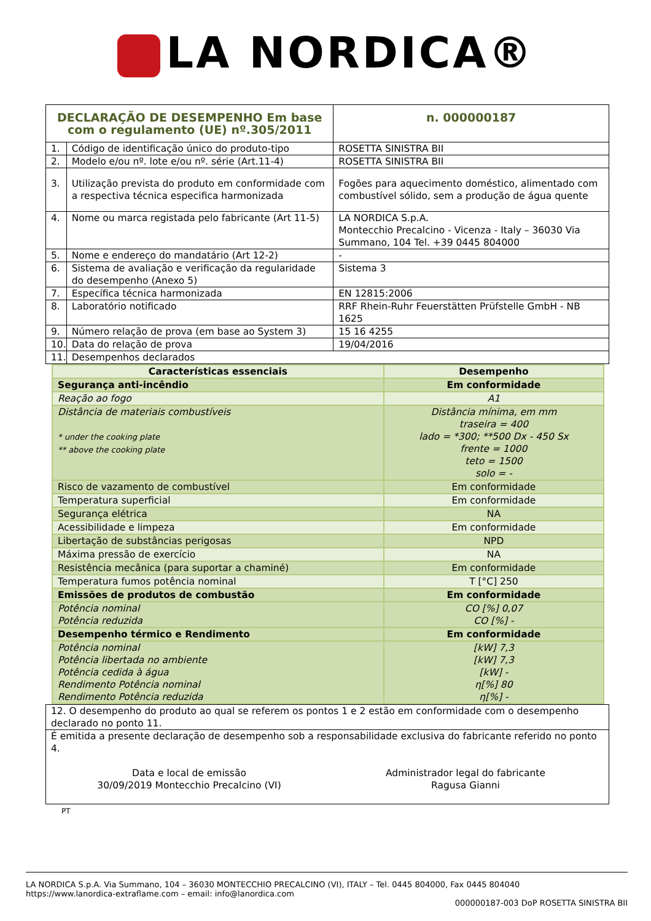LA NORDICA®
| DECLARAÇÃO DE DESEMPENHO Em base com o regulamento (UE) nº.305/2011 | | n. 000000187 |
| 1. | Código de identificação único do produto-tipo | ROSETTA SINISTRA BII |
| 2. | Modelo e/ou nº. lote e/ou nº. série (Art.11-4) | ROSETTA SINISTRA BII |
| 3. | Utilização prevista do produto em conformidade com a respectiva técnica especifica harmonizada | Fogões para aquecimento doméstico, alimentado com combustível sólido, sem a produção de água quente |
| 4. | Nome ou marca registada pelo fabricante (Art 11-5) | LA NORDICA S.p.A. Montecchio Precalcino - Vicenza - Italy – 36030 Via Summano, 104 Tel. +39 0445 804000 |
| 5. | Nome e endereço do mandatário (Art 12-2) | - |
| 6. | Sistema de avaliação e verificação da regularidade do desempenho (Anexo 5) | Sistema 3 |
| 7. | Específica técnica harmonizada | EN 12815:2006 |
| 8. | Laboratório notificado | RRF Rhein-Ruhr Feuerstätten Prüfstelle GmbH - NB 1625 |
| 9. | Número relação de prova (em base ao System 3) | 15 16 4255 |
| 10. | Data do relação de prova | 19/04/2016 |
| 11. | Desempenhos declarados | |
| Características essenciais | Desempenho |
| --- | --- |
| Segurança anti-incêndio | Em conformidade |
| Reação ao fogo | A1 |
| Distância de materiais combustíveis * under the cooking plate ** above the cooking plate | Distância mínima, em mm traseira = 400 lado = *300; **500 Dx - 450 Sx frente = 1000 teto = 1500 solo = - |
| Risco de vazamento de combustível | Em conformidade |
| Temperatura superficial | Em conformidade |
| Segurança elétrica | NA |
| Acessibilidade e limpeza | Em conformidade |
| Libertação de substâncias perigosas | NPD |
| Máxima pressão de exercício | NA |
| Resistência mecânica (para suportar a chaminé) | Em conformidade |
| Temperatura fumos potência nominal | T [°C] 250 |
| Emissões de produtos de combustão | Em conformidade |
| Potência nominal Potência reduzida | CO [%] 0,07 CO [%] - |
| Desempenho térmico e Rendimento | Em conformidade |
| Potência nominal Potência libertada no ambiente Potência cedida à água Rendimento Potência nominal Rendimento Potência reduzida | [kW] 7,3 [kW] 7,3 [kW] - η[%] 80 η[%] - |
| 12. O desempenho do produto ao qual se referem os pontos 1 e 2 estão em conformidade com o desempenho declarado no ponto 11. |
| É emitida a presente declaração de desempenho sob a responsabilidade exclusiva do fabricante referido no ponto 4. Data e local de emissão 30/09/2019 Montecchio Precalcino (VI) Administrador legal do fabricante Ragusa Gianni |
PT
LA NORDICA S.p.A. Via Summano, 104 – 36030 MONTECCHIO PRECALCINO (VI), ITALY – Tel. 0445 804000, Fax 0445 804040
https://www.lanordica-extraflame.com – email: info@lanordica.com
000000187-003 DoP ROSETTA SINISTRA BII